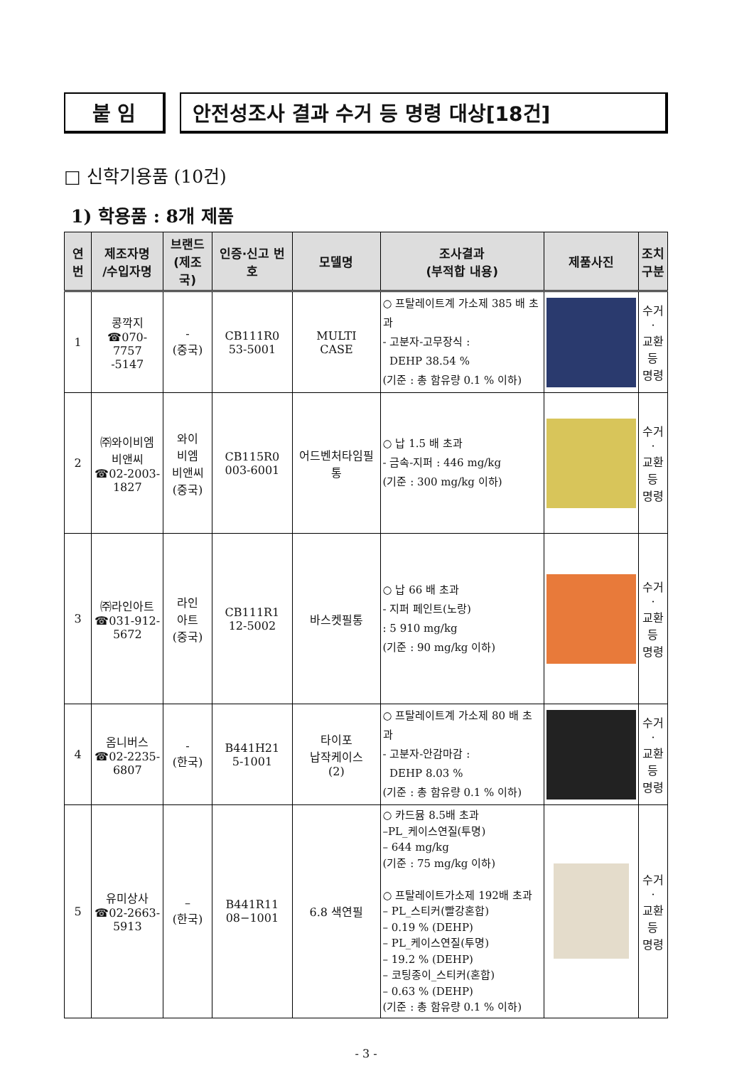붙 임 안전성조사 결과 수거 등 명령 대상[18건]
□ 신학기용품 (10건)
1) 학용품 : 8개 제품
| 연번 | 제조자명 /수입자명 | 브랜드 (제조국) | 인증·신고 번호 | 모델명 | 조사결과 (부적합 내용) | 제품사진 | 조치 구분 |
| --- | --- | --- | --- | --- | --- | --- | --- |
| 1 | 콩깍지 ☎070-7757 -5147 | - (중국) | CB111R0 53-5001 | MULTI CASE | ○ 프탈레이트계 가소제 385 배 초과 - 고분자-고무장식 : DEHP 38.54 % (기준 : 총 함유량 0.1 % 이하) | | 수거· 교환 등 명령 |
| 2 | ㈜와이비엠 비앤씨 ☎02-2003- 1827 | 와이 비엠 비앤씨 (중국) | CB115R0 003-6001 | 어드벤처타임필통 | ○ 납 1.5 배 초과 - 금속-지퍼 : 446 mg/kg (기준 : 300 mg/kg 이하) | | 수거· 교환 등 명령 |
| 3 | ㈜라인아트 ☎031-912- 5672 | 라인 아트 (중국) | CB111R1 12-5002 | 바스켓필통 | ○ 납 66 배 초과 - 지퍼 페인트(노랑) : 5 910 mg/kg (기준 : 90 mg/kg 이하) | | 수거· 교환 등 명령 |
| 4 | 옴니버스 ☎02-2235- 6807 | - (한국) | B441H21 5-1001 | 타이포 납작케이스 (2) | ○ 프탈레이트계 가소제 80 배 초과 - 고분자-안감마감 : DEHP 8.03 % (기준 : 총 함유량 0.1 % 이하) | | 수거· 교환 등 명령 |
| 5 | 유미상사 ☎02-2663- 5913 | – (한국) | B441R11 08−1001 | 6.8 색연필 | ○ 카드뮴 8.5배 초과 –PL_케이스연질(투명) – 644 mg/kg (기준 : 75 mg/kg 이하) ○ 프탈레이트가소제 192배 초과 – PL_스티커(빨강혼합) – 0.19 % (DEHP) – PL_케이스연질(투명) – 19.2 % (DEHP) – 코팅종이_스티커(혼합) – 0.63 % (DEHP) (기준 : 총 함유량 0.1 % 이하) | | 수거· 교환 등 명령 |
- 3 -